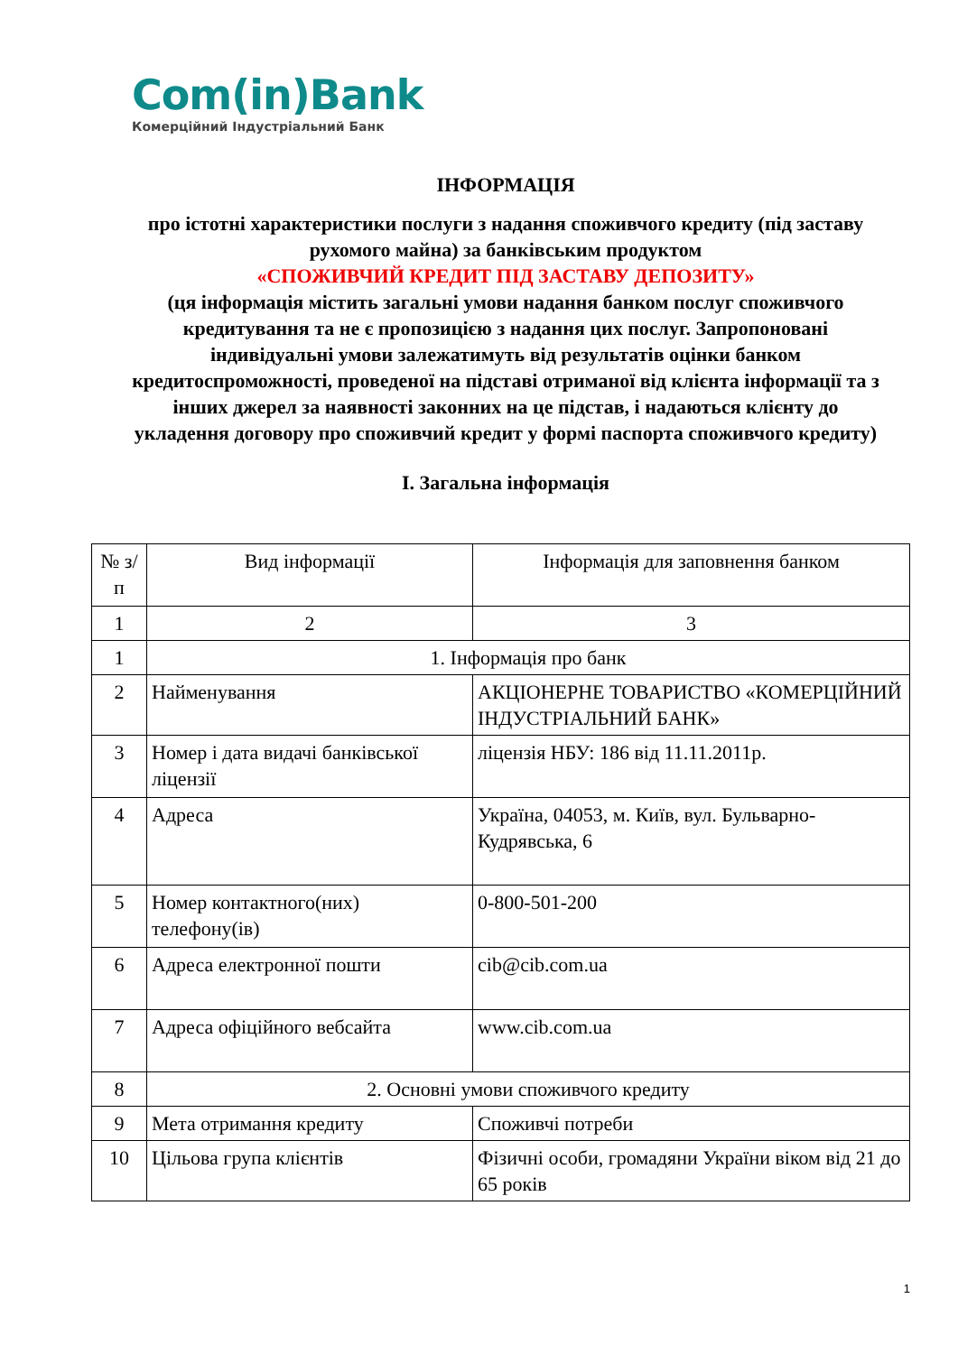Com(in)Bank
Комерційний Індустріальний Банк
ІНФОРМАЦІЯ
про істотні характеристики послуги з надання споживчого кредиту (під заставу рухомого майна) за банківським продуктом
«СПОЖИВЧИЙ КРЕДИТ ПІД ЗАСТАВУ ДЕПОЗИТУ»
(ця інформація містить загальні умови надання банком послуг споживчого кредитування та не є пропозицією з надання цих послуг. Запропоновані індивідуальні умови залежатимуть від результатів оцінки банком кредитоспроможності, проведеної на підставі отриманої від клієнта інформації та з інших джерел за наявності законних на це підстав, і надаються клієнту до укладення договору про споживчий кредит у формі паспорта споживчого кредиту)
І. Загальна інформація
| № з/п | Вид інформації | Інформація для заповнення банком |
| 1 | 2 | 3 |
| 1 | 1. Інформація про банк | |
| 2 | Найменування | АКЦІОНЕРНЕ ТОВАРИСТВО «КОМЕРЦІЙНИЙ ІНДУСТРІАЛЬНИЙ БАНК» |
| 3 | Номер і дата видачі банківської ліцензії | ліцензія НБУ: 186 від 11.11.2011р. |
| 4 | Адреса | Україна, 04053, м. Київ, вул. Бульварно-Кудрявська, 6 |
| 5 | Номер контактного(них) телефону(ів) | 0-800-501-200 |
| 6 | Адреса електронної пошти | cib@cib.com.ua |
| 7 | Адреса офіційного вебсайта | www.cib.com.ua |
| 8 | 2. Основні умови споживчого кредиту | |
| 9 | Мета отримання кредиту | Споживчі потреби |
| 10 | Цільова група клієнтів | Фізичні особи, громадяни України віком від 21 до 65 років |
1